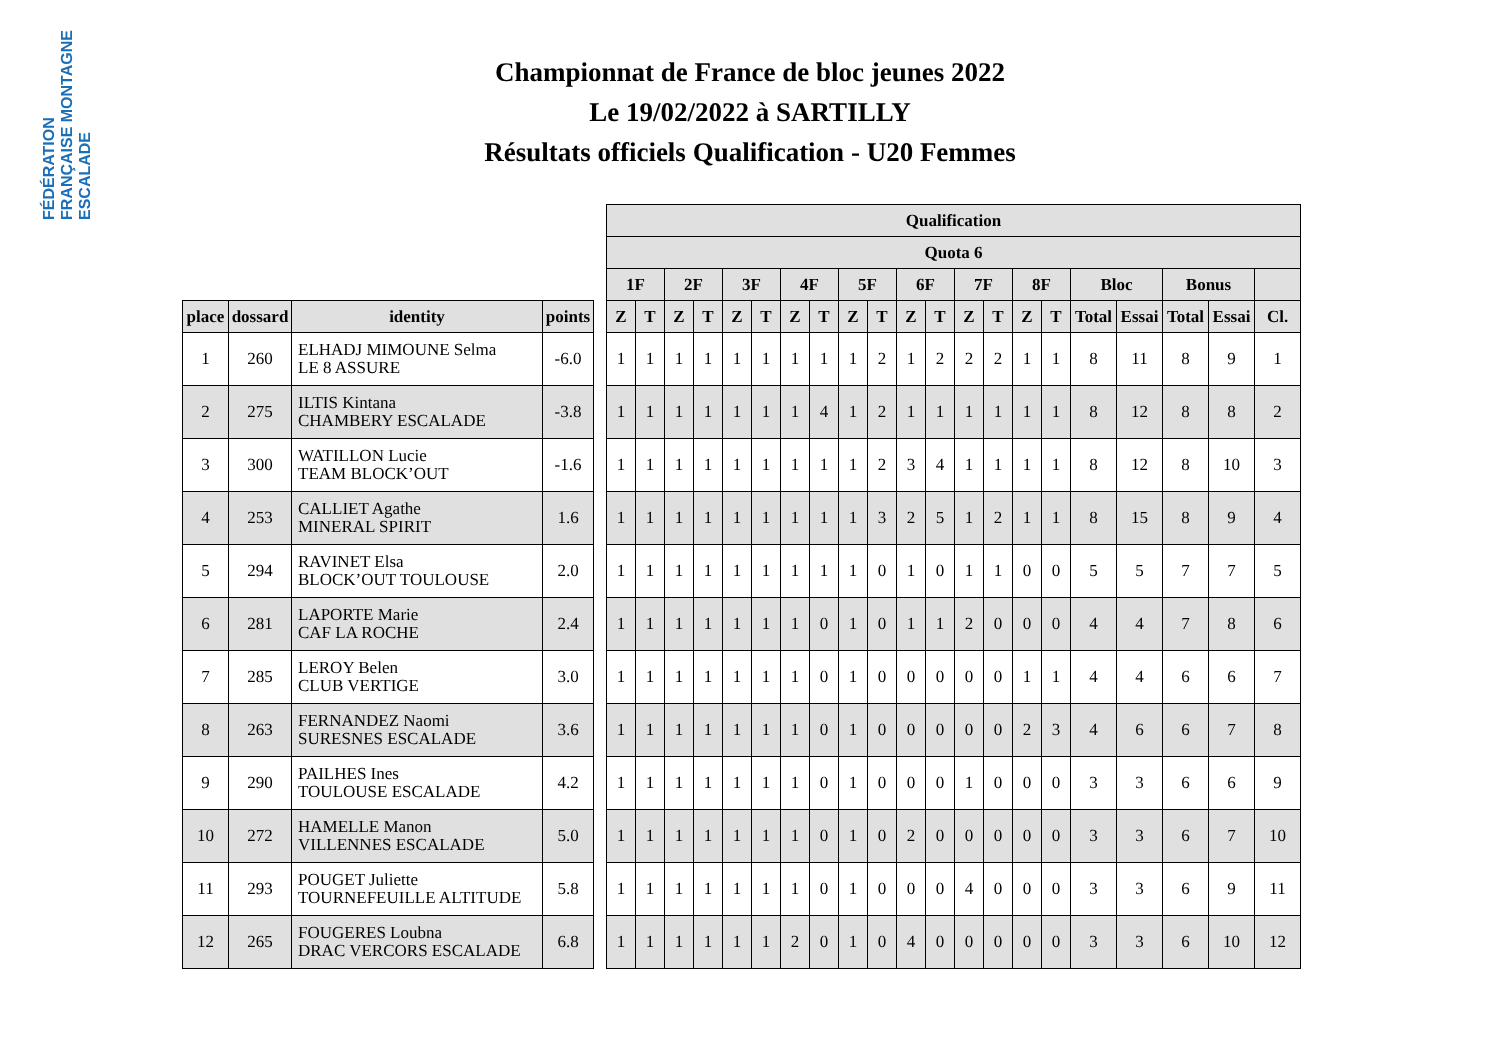FÉDÉRATION FRANÇAISE MONTAGNE ESCALADE
Championnat de France de bloc jeunes 2022
Le 19/02/2022 à SARTILLY
Résultats officiels Qualification - U20 Femmes
| | | | | | Qualification | | | | | | | | | | | | | | | | | | | | |
| --- | --- | --- | --- | --- | --- | --- | --- | --- | --- | --- | --- | --- | --- | --- | --- | --- | --- | --- | --- | --- | --- | --- | --- | --- | --- |
| | | | | | Quota 6 | | | | | | | | | | | | | | | | | | | | |
| | | | | | 1F | | 2F | | 3F | | 4F | | 5F | | 6F | | 7F | | 8F | | Bloc | | Bonus | | |
| place | dossard | identity | points | | Z | T | Z | T | Z | T | Z | T | Z | T | Z | T | Z | T | Z | T | Total | Essai | Total | Essai | Cl. |
| 1 | 260 | ELHADJ MIMOUNE Selma LE 8 ASSURE | -6.0 | | 1 | 1 | 1 | 1 | 1 | 1 | 1 | 1 | 1 | 2 | 1 | 2 | 2 | 2 | 1 | 1 | 8 | 11 | 8 | 9 | 1 |
| 2 | 275 | ILTIS Kintana CHAMBERY ESCALADE | -3.8 | | 1 | 1 | 1 | 1 | 1 | 1 | 1 | 4 | 1 | 2 | 1 | 1 | 1 | 1 | 1 | 1 | 8 | 12 | 8 | 8 | 2 |
| 3 | 300 | WATILLON Lucie TEAM BLOCK’OUT | -1.6 | | 1 | 1 | 1 | 1 | 1 | 1 | 1 | 1 | 1 | 2 | 3 | 4 | 1 | 1 | 1 | 1 | 8 | 12 | 8 | 10 | 3 |
| 4 | 253 | CALLIET Agathe MINERAL SPIRIT | 1.6 | | 1 | 1 | 1 | 1 | 1 | 1 | 1 | 1 | 1 | 3 | 2 | 5 | 1 | 2 | 1 | 1 | 8 | 15 | 8 | 9 | 4 |
| 5 | 294 | RAVINET Elsa BLOCK’OUT TOULOUSE | 2.0 | | 1 | 1 | 1 | 1 | 1 | 1 | 1 | 1 | 1 | 0 | 1 | 0 | 1 | 1 | 0 | 0 | 5 | 5 | 7 | 7 | 5 |
| 6 | 281 | LAPORTE Marie CAF LA ROCHE | 2.4 | | 1 | 1 | 1 | 1 | 1 | 1 | 1 | 0 | 1 | 0 | 1 | 1 | 2 | 0 | 0 | 0 | 4 | 4 | 7 | 8 | 6 |
| 7 | 285 | LEROY Belen CLUB VERTIGE | 3.0 | | 1 | 1 | 1 | 1 | 1 | 1 | 1 | 0 | 1 | 0 | 0 | 0 | 0 | 0 | 1 | 1 | 4 | 4 | 6 | 6 | 7 |
| 8 | 263 | FERNANDEZ Naomi SURESNES ESCALADE | 3.6 | | 1 | 1 | 1 | 1 | 1 | 1 | 1 | 0 | 1 | 0 | 0 | 0 | 0 | 0 | 2 | 3 | 4 | 6 | 6 | 7 | 8 |
| 9 | 290 | PAILHES Ines TOULOUSE ESCALADE | 4.2 | | 1 | 1 | 1 | 1 | 1 | 1 | 1 | 0 | 1 | 0 | 0 | 0 | 1 | 0 | 0 | 0 | 3 | 3 | 6 | 6 | 9 |
| 10 | 272 | HAMELLE Manon VILLENNES ESCALADE | 5.0 | | 1 | 1 | 1 | 1 | 1 | 1 | 1 | 0 | 1 | 0 | 2 | 0 | 0 | 0 | 0 | 0 | 3 | 3 | 6 | 7 | 10 |
| 11 | 293 | POUGET Juliette TOURNEFEUILLE ALTITUDE | 5.8 | | 1 | 1 | 1 | 1 | 1 | 1 | 1 | 0 | 1 | 0 | 0 | 0 | 4 | 0 | 0 | 0 | 3 | 3 | 6 | 9 | 11 |
| 12 | 265 | FOUGERES Loubna DRAC VERCORS ESCALADE | 6.8 | | 1 | 1 | 1 | 1 | 1 | 1 | 2 | 0 | 1 | 0 | 4 | 0 | 0 | 0 | 0 | 0 | 3 | 3 | 6 | 10 | 12 |